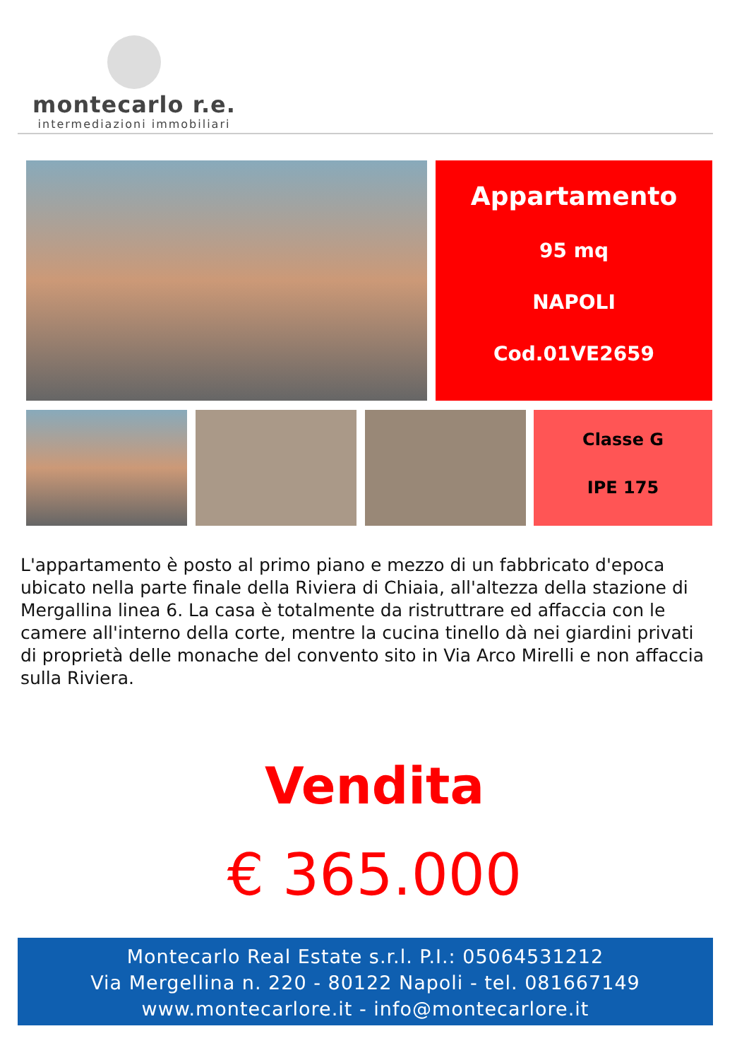montecarlo r.e.
intermediazioni immobiliari
Appartamento
95 mq
NAPOLI
Cod.01VE2659
Classe G
IPE 175
L'appartamento è posto al primo piano e mezzo di un fabbricato d'epoca ubicato nella parte finale della Riviera di Chiaia, all'altezza della stazione di Mergallina linea 6. La casa è totalmente da ristruttrare ed affaccia con le camere all'interno della corte, mentre la cucina tinello dà nei giardini privati di proprietà delle monache del convento sito in Via Arco Mirelli e non affaccia sulla Riviera.
Vendita
€ 365.000
Montecarlo Real Estate s.r.l. P.I.: 05064531212
Via Mergellina n. 220 - 80122 Napoli - tel. 081667149
www.montecarlore.it - info@montecarlore.it